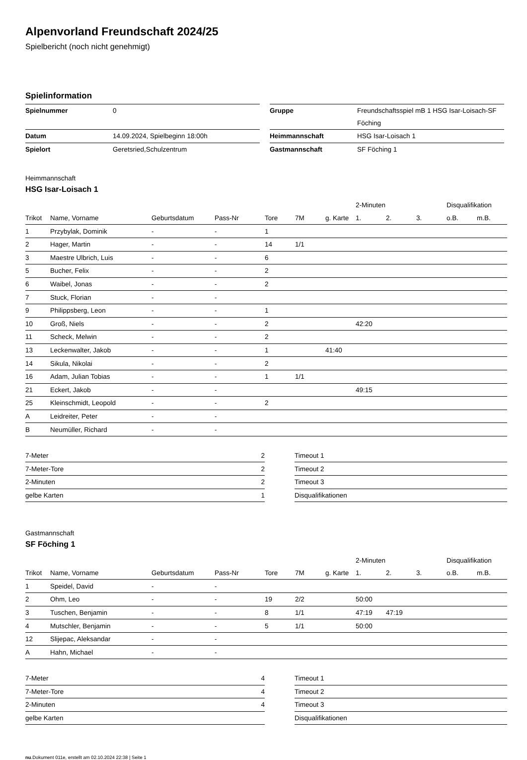Alpenvorland Freundschaft 2024/25
Spielbericht (noch nicht genehmigt)
Spielinformation
| Spielnummer | 0 |
| Datum | 14.09.2024, Spielbeginn 18:00h |
| Spielort | Geretsried,Schulzentrum |
| Gruppe | Freundschaftsspiel mB 1 HSG Isar-Loisach-SF Föching |
| Heimmannschaft | HSG Isar-Loisach 1 |
| Gastmannschaft | SF Föching 1 |
Heimmannschaft
HSG Isar-Loisach 1
| | | | | | | | 2-Minuten | | | Disqualifikation | |
| Trikot | Name, Vorname | Geburtsdatum | Pass-Nr | Tore | 7M | g. Karte | 1. | 2. | 3. | o.B. | m.B. |
| 1 | Przybylak, Dominik | - | - | 1 | | | | | | | |
| 2 | Hager, Martin | - | - | 14 | 1/1 | | | | | | |
| 3 | Maestre Ulbrich, Luis | - | - | 6 | | | | | | | |
| 5 | Bucher, Felix | - | - | 2 | | | | | | | |
| 6 | Waibel, Jonas | - | - | 2 | | | | | | | |
| 7 | Stuck, Florian | - | - | | | | | | | | |
| 9 | Philippsberg, Leon | - | - | 1 | | | | | | | |
| 10 | Groß, Niels | - | - | 2 | | | 42:20 | | | | |
| 11 | Scheck, Melwin | - | - | 2 | | | | | | | |
| 13 | Leckenwalter, Jakob | - | - | 1 | | 41:40 | | | | | |
| 14 | Sikula, Nikolai | - | - | 2 | | | | | | | |
| 16 | Adam, Julian Tobias | - | - | 1 | 1/1 | | | | | | |
| 21 | Eckert, Jakob | - | - | | | | 49:15 | | | | |
| 25 | Kleinschmidt, Leopold | - | - | 2 | | | | | | | |
| A | Leidreiter, Peter | - | - | | | | | | | | |
| B | Neumüller, Richard | - | - | | | | | | | | |
| 7-Meter | 2 |
| 7-Meter-Tore | 2 |
| 2-Minuten | 2 |
| gelbe Karten | 1 |
| Timeout 1 |
| Timeout 2 |
| Timeout 3 |
| Disqualifikationen |
Gastmannschaft
SF Föching 1
| | | | | | | | 2-Minuten | | | Disqualifikation | |
| Trikot | Name, Vorname | Geburtsdatum | Pass-Nr | Tore | 7M | g. Karte | 1. | 2. | 3. | o.B. | m.B. |
| 1 | Speidel, David | - | - | | | | | | | | |
| 2 | Ohm, Leo | - | - | 19 | 2/2 | | 50:00 | | | | |
| 3 | Tuschen, Benjamin | - | - | 8 | 1/1 | | 47:19 | 47:19 | | | |
| 4 | Mutschler, Benjamin | - | - | 5 | 1/1 | | 50:00 | | | | |
| 12 | Slijepac, Aleksandar | - | - | | | | | | | | |
| A | Hahn, Michael | - | - | | | | | | | | |
| 7-Meter | 4 |
| 7-Meter-Tore | 4 |
| 2-Minuten | 4 |
| gelbe Karten | |
| Timeout 1 |
| Timeout 2 |
| Timeout 3 |
| Disqualifikationen |
nu.Dokument 011e, erstellt am 02.10.2024 22:38 | Seite 1